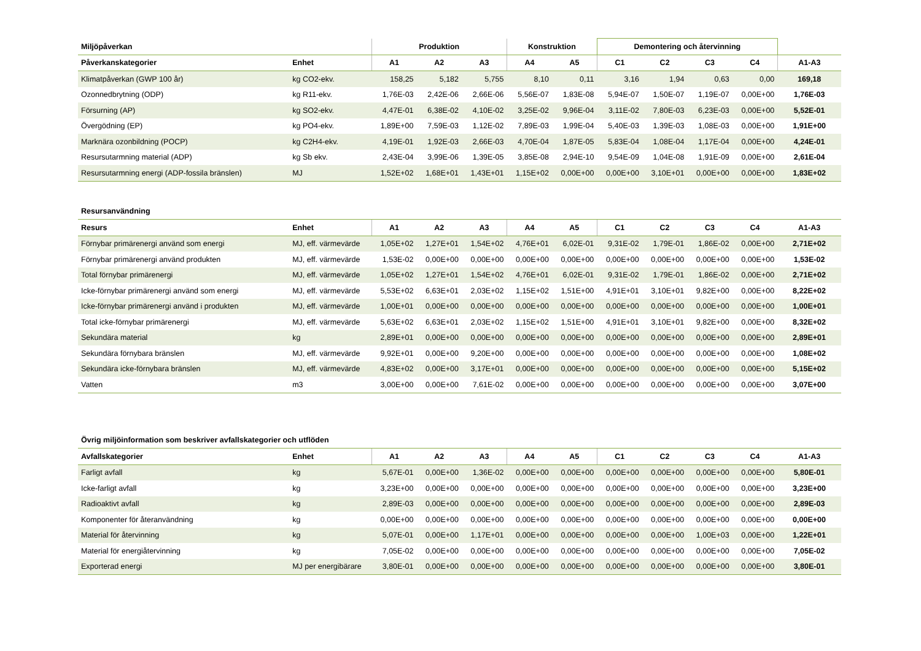| Miljöpåverkan | | Produktion | | | Konstruktion | | Demontering och återvinning | | | | |
| --- | --- | --- | --- | --- | --- | --- | --- | --- | --- | --- | --- |
| Påverkanskategorier | Enhet | A1 | A2 | A3 | A4 | A5 | C1 | C2 | C3 | C4 | A1-A3 |
| Klimatpåverkan (GWP 100 år) | kg CO2-ekv. | 158,25 | 5,182 | 5,755 | 8,10 | 0,11 | 3,16 | 1,94 | 0,63 | 0,00 | 169,18 |
| Ozonnedbrytning (ODP) | kg R11-ekv. | 1,76E-03 | 2,42E-06 | 2,66E-06 | 5,56E-07 | 1,83E-08 | 5,94E-07 | 1,50E-07 | 1,19E-07 | 0,00E+00 | 1,76E-03 |
| Försurning (AP) | kg SO2-ekv. | 4,47E-01 | 6,38E-02 | 4,10E-02 | 3,25E-02 | 9,96E-04 | 3,11E-02 | 7,80E-03 | 6,23E-03 | 0,00E+00 | 5,52E-01 |
| Övergödning (EP) | kg PO4-ekv. | 1,89E+00 | 7,59E-03 | 1,12E-02 | 7,89E-03 | 1,99E-04 | 5,40E-03 | 1,39E-03 | 1,08E-03 | 0,00E+00 | 1,91E+00 |
| Marknära ozonbildning (POCP) | kg C2H4-ekv. | 4,19E-01 | 1,92E-03 | 2,66E-03 | 4,70E-04 | 1,87E-05 | 5,83E-04 | 1,08E-04 | 1,17E-04 | 0,00E+00 | 4,24E-01 |
| Resursutarmning material (ADP) | kg Sb ekv. | 2,43E-04 | 3,99E-06 | 1,39E-05 | 3,85E-08 | 2,94E-10 | 9,54E-09 | 1,04E-08 | 1,91E-09 | 0,00E+00 | 2,61E-04 |
| Resursutarmning energi (ADP-fossila bränslen) | MJ | 1,52E+02 | 1,68E+01 | 1,43E+01 | 1,15E+02 | 0,00E+00 | 0,00E+00 | 3,10E+01 | 0,00E+00 | 0,00E+00 | 1,83E+02 |
| Resursanvändning | | | | | | | | | | | |
| --- | --- | --- | --- | --- | --- | --- | --- | --- | --- | --- | --- |
| Resurs | Enhet | A1 | A2 | A3 | A4 | A5 | C1 | C2 | C3 | C4 | A1-A3 |
| Förnybar primärenergi använd som energi | MJ, eff. värmevärde | 1,05E+02 | 1,27E+01 | 1,54E+02 | 4,76E+01 | 6,02E-01 | 9,31E-02 | 1,79E-01 | 1,86E-02 | 0,00E+00 | 2,71E+02 |
| Förnybar primärenergi använd produkten | MJ, eff. värmevärde | 1,53E-02 | 0,00E+00 | 0,00E+00 | 0,00E+00 | 0,00E+00 | 0,00E+00 | 0,00E+00 | 0,00E+00 | 0,00E+00 | 1,53E-02 |
| Total förnybar primärenergi | MJ, eff. värmevärde | 1,05E+02 | 1,27E+01 | 1,54E+02 | 4,76E+01 | 6,02E-01 | 9,31E-02 | 1,79E-01 | 1,86E-02 | 0,00E+00 | 2,71E+02 |
| Icke-förnybar primärenergi använd som energi | MJ, eff. värmevärde | 5,53E+02 | 6,63E+01 | 2,03E+02 | 1,15E+02 | 1,51E+00 | 4,91E+01 | 3,10E+01 | 9,82E+00 | 0,00E+00 | 8,22E+02 |
| Icke-förnybar primärenergi använd i produkten | MJ, eff. värmevärde | 1,00E+01 | 0,00E+00 | 0,00E+00 | 0,00E+00 | 0,00E+00 | 0,00E+00 | 0,00E+00 | 0,00E+00 | 0,00E+00 | 1,00E+01 |
| Total icke-förnybar primärenergi | MJ, eff. värmevärde | 5,63E+02 | 6,63E+01 | 2,03E+02 | 1,15E+02 | 1,51E+00 | 4,91E+01 | 3,10E+01 | 9,82E+00 | 0,00E+00 | 8,32E+02 |
| Sekundära material | kg | 2,89E+01 | 0,00E+00 | 0,00E+00 | 0,00E+00 | 0,00E+00 | 0,00E+00 | 0,00E+00 | 0,00E+00 | 0,00E+00 | 2,89E+01 |
| Sekundära förnybara bränslen | MJ, eff. värmevärde | 9,92E+01 | 0,00E+00 | 9,20E+00 | 0,00E+00 | 0,00E+00 | 0,00E+00 | 0,00E+00 | 0,00E+00 | 0,00E+00 | 1,08E+02 |
| Sekundära icke-förnybara bränslen | MJ, eff. värmevärde | 4,83E+02 | 0,00E+00 | 3,17E+01 | 0,00E+00 | 0,00E+00 | 0,00E+00 | 0,00E+00 | 0,00E+00 | 0,00E+00 | 5,15E+02 |
| Vatten | m3 | 3,00E+00 | 0,00E+00 | 7,61E-02 | 0,00E+00 | 0,00E+00 | 0,00E+00 | 0,00E+00 | 0,00E+00 | 0,00E+00 | 3,07E+00 |
| Övrig miljöinformation som beskriver avfallskategorier och utflöden | | | | | | | | | | | |
| --- | --- | --- | --- | --- | --- | --- | --- | --- | --- | --- | --- |
| Avfallskategorier | Enhet | A1 | A2 | A3 | A4 | A5 | C1 | C2 | C3 | C4 | A1-A3 |
| Farligt avfall | kg | 5,67E-01 | 0,00E+00 | 1,36E-02 | 0,00E+00 | 0,00E+00 | 0,00E+00 | 0,00E+00 | 0,00E+00 | 0,00E+00 | 5,80E-01 |
| Icke-farligt avfall | kg | 3,23E+00 | 0,00E+00 | 0,00E+00 | 0,00E+00 | 0,00E+00 | 0,00E+00 | 0,00E+00 | 0,00E+00 | 0,00E+00 | 3,23E+00 |
| Radioaktivt avfall | kg | 2,89E-03 | 0,00E+00 | 0,00E+00 | 0,00E+00 | 0,00E+00 | 0,00E+00 | 0,00E+00 | 0,00E+00 | 0,00E+00 | 2,89E-03 |
| Komponenter för återanvändning | kg | 0,00E+00 | 0,00E+00 | 0,00E+00 | 0,00E+00 | 0,00E+00 | 0,00E+00 | 0,00E+00 | 0,00E+00 | 0,00E+00 | 0,00E+00 |
| Material för återvinning | kg | 5,07E-01 | 0,00E+00 | 1,17E+01 | 0,00E+00 | 0,00E+00 | 0,00E+00 | 0,00E+00 | 1,00E+03 | 0,00E+00 | 1,22E+01 |
| Material för energiåtervinning | kg | 7,05E-02 | 0,00E+00 | 0,00E+00 | 0,00E+00 | 0,00E+00 | 0,00E+00 | 0,00E+00 | 0,00E+00 | 0,00E+00 | 7,05E-02 |
| Exporterad energi | MJ per energibärare | 3,80E-01 | 0,00E+00 | 0,00E+00 | 0,00E+00 | 0,00E+00 | 0,00E+00 | 0,00E+00 | 0,00E+00 | 0,00E+00 | 3,80E-01 |